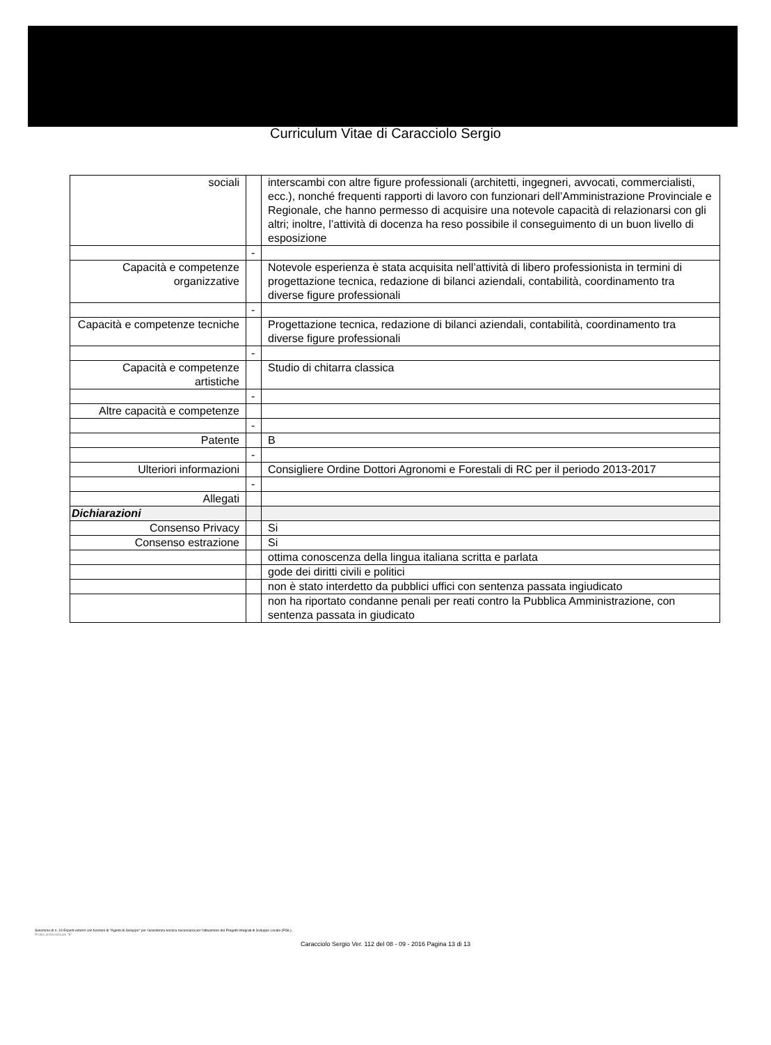Curriculum Vitae di Caracciolo Sergio
| sociali | | interscambi con altre figure professionali (architetti, ingegneri, avvocati, commercialisti, ecc.), nonché frequenti rapporti di lavoro con funzionari dell’Amministrazione Provinciale e Regionale, che hanno permesso di acquisire una notevole capacità di relazionarsi con gli altri; inoltre, l’attività di docenza ha reso possibile il conseguimento di un buon livello di esposizione |
| | - | |
| Capacità e competenze organizzative | | Notevole esperienza è stata acquisita nell’attività di libero professionista in termini di progettazione tecnica, redazione di bilanci aziendali, contabilità, coordinamento tra diverse figure professionali |
| | - | |
| Capacità e competenze tecniche | | Progettazione tecnica, redazione di bilanci aziendali, contabilità, coordinamento tra diverse figure professionali |
| | - | |
| Capacità e competenze artistiche | | Studio di chitarra classica |
| | - | |
| Altre capacità e competenze | | |
| | - | |
| Patente | | B |
| | - | |
| Ulteriori informazioni | | Consigliere Ordine Dottori Agronomi e Forestali di RC per il periodo 2013-2017 |
| | - | |
| Allegati | | |
| Dichiarazioni | | |
| Consenso Privacy | | Si |
| Consenso estrazione | | Si |
| | | ottima conoscenza della lingua italiana scritta e parlata |
| | | gode dei diritti civili e politici |
| | | non è stato interdetto da pubblici uffici con sentenza passata ingiudicato |
| | | non ha riportato condanne penali per reati contro la Pubblica Amministrazione, con sentenza passata in giudicato |
Selezione di n. 19 Esperti esterni con funzioni di "Agenti di Sviluppo" per l'assistenza tecnica necessaria per l'attuazione dei Progetti Integrati di Sviluppo Locale (PISL).
Profilo professionale "B"
Caracciolo Sergio Ver. 112 del 08 - 09 - 2016 Pagina 13 di 13